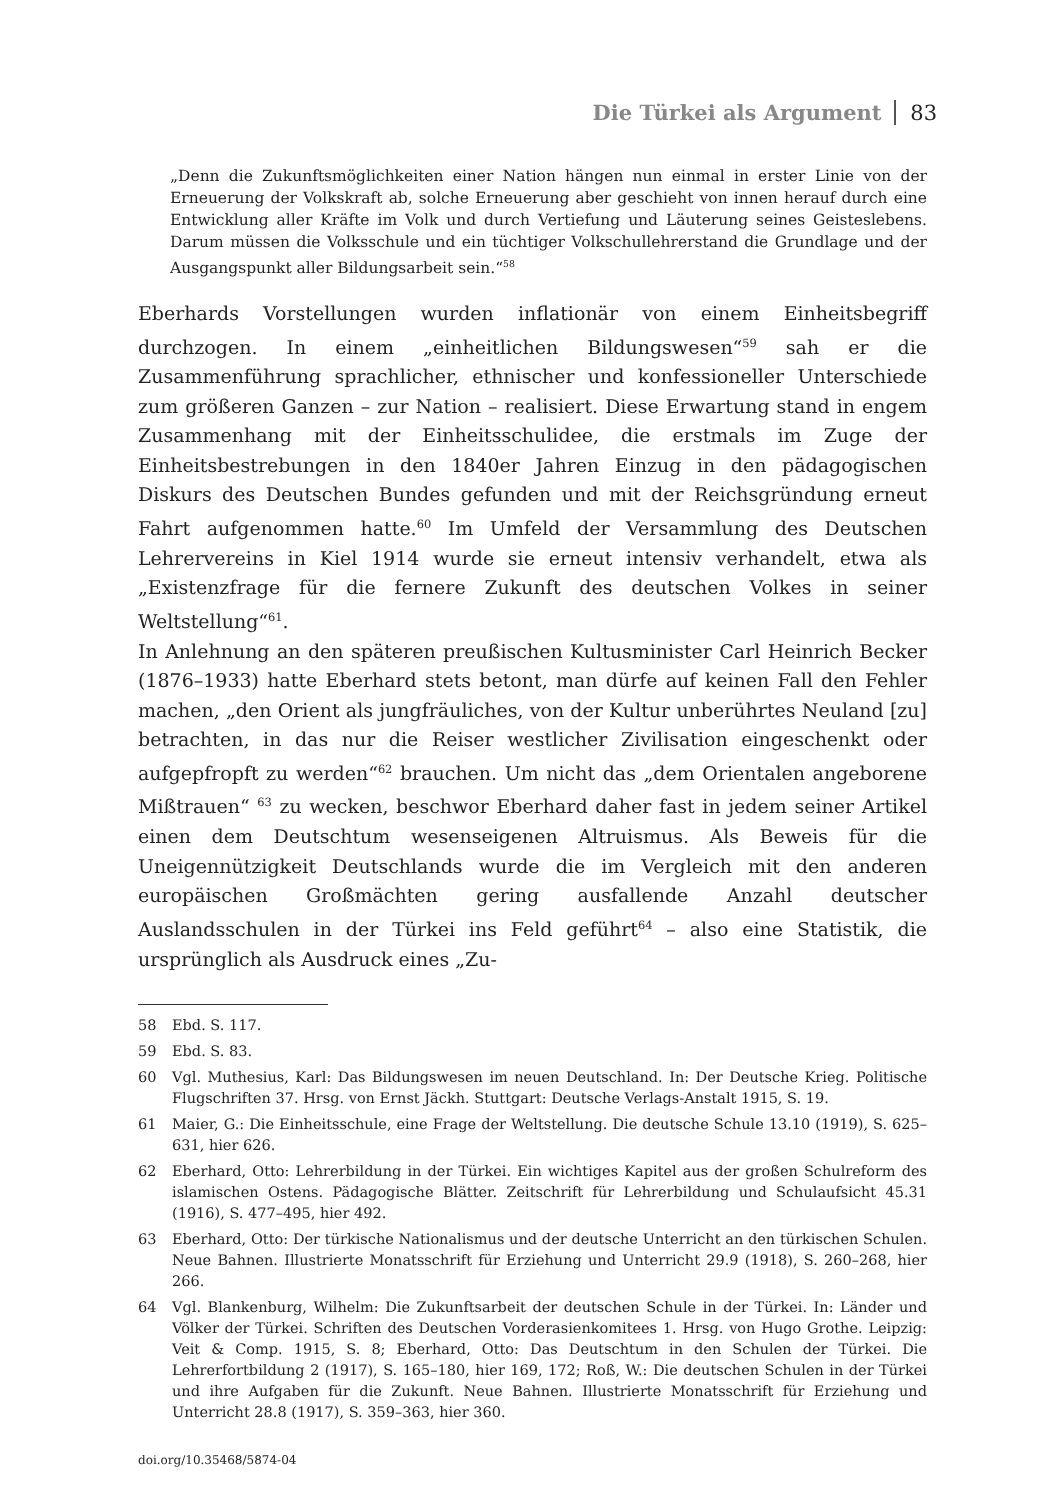Die Türkei als Argument 83
„Denn die Zukunftsmöglichkeiten einer Nation hängen nun einmal in erster Linie von der Erneuerung der Volkskraft ab, solche Erneuerung aber geschieht von innen herauf durch eine Entwicklung aller Kräfte im Volk und durch Vertiefung und Läuterung seines Geisteslebens. Darum müssen die Volksschule und ein tüchtiger Volkschullehrerstand die Grundlage und der Ausgangspunkt aller Bildungsarbeit sein.“<sup>58</sup>
Eberhards Vorstellungen wurden inflationär von einem Einheitsbegriff durchzogen. In einem „einheitlichen Bildungswesen“<sup>59</sup> sah er die Zusammenführung sprachlicher, ethnischer und konfessioneller Unterschiede zum größeren Ganzen – zur Nation – realisiert. Diese Erwartung stand in engem Zusammenhang mit der Einheitsschulidee, die erstmals im Zuge der Einheitsbestrebungen in den 1840er Jahren Einzug in den pädagogischen Diskurs des Deutschen Bundes gefunden und mit der Reichsgründung erneut Fahrt aufgenommen hatte.<sup>60</sup> Im Umfeld der Versammlung des Deutschen Lehrervereins in Kiel 1914 wurde sie erneut intensiv verhandelt, etwa als „Existenzfrage für die fernere Zukunft des deutschen Volkes in seiner Weltstellung“<sup>61</sup>.
In Anlehnung an den späteren preußischen Kultusminister Carl Heinrich Becker (1876–1933) hatte Eberhard stets betont, man dürfe auf keinen Fall den Fehler machen, „den Orient als jungfräuliches, von der Kultur unberührtes Neuland [zu] betrachten, in das nur die Reiser westlicher Zivilisation eingeschenkt oder aufgepfropft zu werden“<sup>62</sup> brauchen. Um nicht das „dem Orientalen angeborene Mißtrauen“ <sup>63</sup> zu wecken, beschwor Eberhard daher fast in jedem seiner Artikel einen dem Deutschtum wesenseigenen Altruismus. Als Beweis für die Uneigennützigkeit Deutschlands wurde die im Vergleich mit den anderen europäischen Großmächten gering ausfallende Anzahl deutscher Auslandsschulen in der Türkei ins Feld geführt<sup>64</sup> – also eine Statistik, die ursprünglich als Ausdruck eines „Zu-
58 Ebd. S. 117.
59 Ebd. S. 83.
60 Vgl. Muthesius, Karl: Das Bildungswesen im neuen Deutschland. In: Der Deutsche Krieg. Politische Flugschriften 37. Hrsg. von Ernst Jäckh. Stuttgart: Deutsche Verlags-Anstalt 1915, S. 19.
61 Maier, G.: Die Einheitsschule, eine Frage der Weltstellung. Die deutsche Schule 13.10 (1919), S. 625–631, hier 626.
62 Eberhard, Otto: Lehrerbildung in der Türkei. Ein wichtiges Kapitel aus der großen Schulreform des islamischen Ostens. Pädagogische Blätter. Zeitschrift für Lehrerbildung und Schulaufsicht 45.31 (1916), S. 477–495, hier 492.
63 Eberhard, Otto: Der türkische Nationalismus und der deutsche Unterricht an den türkischen Schulen. Neue Bahnen. Illustrierte Monatsschrift für Erziehung und Unterricht 29.9 (1918), S. 260–268, hier 266.
64 Vgl. Blankenburg, Wilhelm: Die Zukunftsarbeit der deutschen Schule in der Türkei. In: Länder und Völker der Türkei. Schriften des Deutschen Vorderasienkomitees 1. Hrsg. von Hugo Grothe. Leipzig: Veit & Comp. 1915, S. 8; Eberhard, Otto: Das Deutschtum in den Schulen der Türkei. Die Lehrerfortbildung 2 (1917), S. 165–180, hier 169, 172; Roß, W.: Die deutschen Schulen in der Türkei und ihre Aufgaben für die Zukunft. Neue Bahnen. Illustrierte Monatsschrift für Erziehung und Unterricht 28.8 (1917), S. 359–363, hier 360.
doi.org/10.35468/5874-04